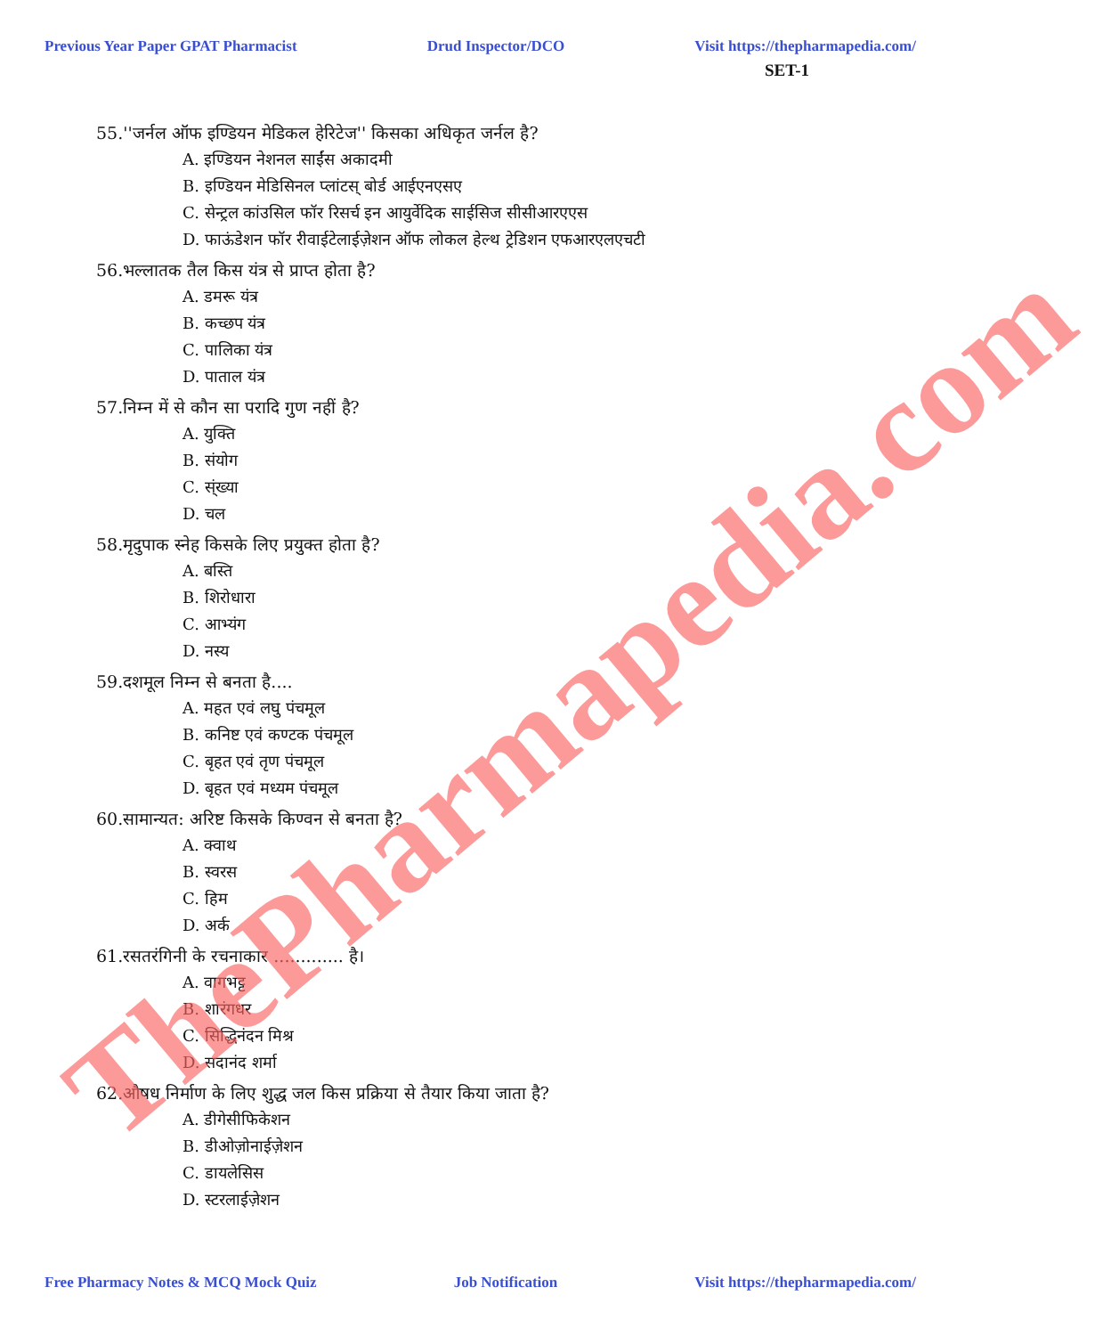Previous Year Paper GPAT Pharmacist Drud Inspector/DCO Visit https://thepharmapedia.com/
SET-1
55.''जर्नल ऑफ इण्डियन मेडिकल हेरिटेज'' किसका अधिकृत जर्नल है?
A. इण्डियन नेशनल साईंस अकादमी
B. इण्डियन मेडिसिनल प्लांटस् बोर्ड आईएनएसए
C. सेन्ट्रल कांउसिल फॉर रिसर्च इन आयुर्वेदिक साईसिज सीसीआरएएस
D. फाऊंडेशन फॉर रीवाईटेलाईज़ेशन ऑफ लोकल हेल्थ ट्रेडिशन एफआरएलएचटी
56.भल्लातक तैल किस यंत्र से प्राप्त होता है?
A. डमरू यंत्र
B. कच्छप यंत्र
C. पालिका यंत्र
D. पाताल यंत्र
57.निम्न में से कौन सा परादि गुण नहीं है?
A. युक्ति
B. संयोग
C. स्ंख्या
D. चल
58.मृदुपाक स्नेह किसके लिए प्रयुक्त होता है?
A. बस्ति
B. शिरोधारा
C. आभ्यंग
D. नस्य
59.दशमूल निम्न से बनता है....
A. महत एवं लघु पंचमूल
B. कनिष्ट एवं कण्टक पंचमूल
C. बृहत एवं तृण पंचमूल
D. बृहत एवं मध्यम पंचमूल
60.सामान्यत: अरिष्ट किसके किण्वन से बनता है?
A. क्वाथ
B. स्वरस
C. हिम
D. अर्क
61.रसतरंगिनी के रचनाकार ............. है।
A. वागभट्ट
B. शारंगधर
C. सिद्धिनंदन मिश्र
D. सदानंद शर्मा
62.औषध निर्माण के लिए शुद्ध जल किस प्रक्रिया से तैयार किया जाता है?
A. डीगेसीफिकेशन
B. डीओज़ोनाईज़ेशन
C. डायलेसिस
D. स्टरलाईज़ेशन
Free Pharmacy Notes & MCQ Mock Quiz Job Notification Visit https://thepharmapedia.com/
ThePharmapedia.com